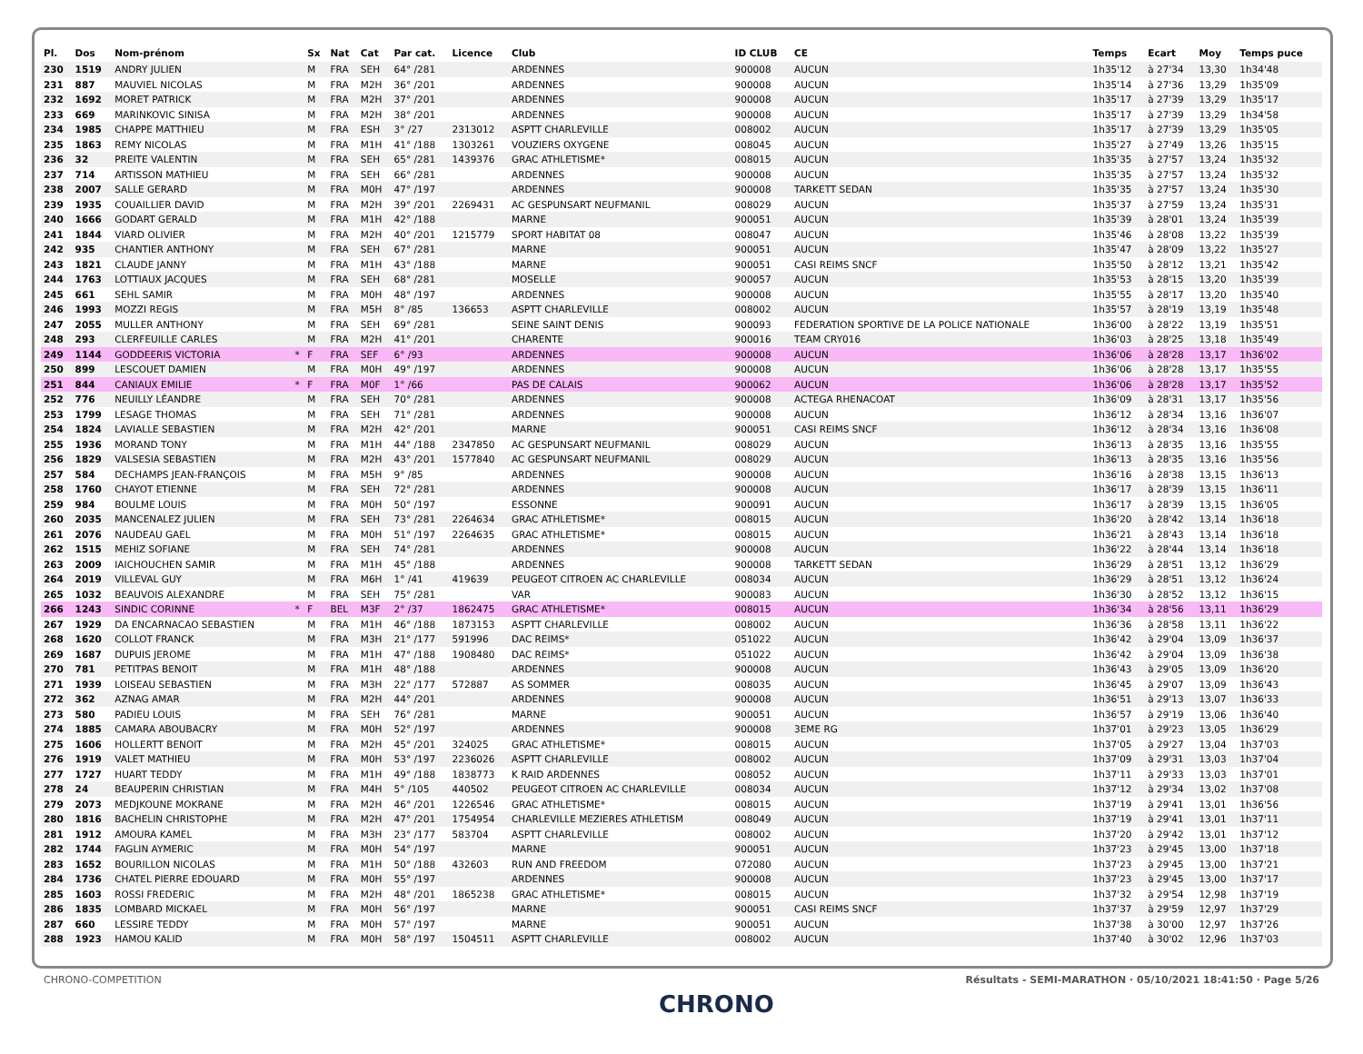| Pl. | Dos | Nom-prénom | | Sx | Nat | Cat | Par cat. | Licence | Club | ID CLUB | CE | Temps | Ecart | Moy | Temps puce |
| --- | --- | --- | --- | --- | --- | --- | --- | --- | --- | --- | --- | --- | --- | --- | --- |
| 230 | 1519 | ANDRY JULIEN | | M | FRA | SEH | 64° /281 | | ARDENNES | 900008 | AUCUN | 1h35'12 | à 27'34 | 13,30 | 1h34'48 |
| 231 | 887 | MAUVIEL NICOLAS | | M | FRA | M2H | 36° /201 | | ARDENNES | 900008 | AUCUN | 1h35'14 | à 27'36 | 13,29 | 1h35'09 |
| 232 | 1692 | MORET PATRICK | | M | FRA | M2H | 37° /201 | | ARDENNES | 900008 | AUCUN | 1h35'17 | à 27'39 | 13,29 | 1h35'17 |
| 233 | 669 | MARINKOVIC SINISA | | M | FRA | M2H | 38° /201 | | ARDENNES | 900008 | AUCUN | 1h35'17 | à 27'39 | 13,29 | 1h34'58 |
| 234 | 1985 | CHAPPE MATTHIEU | | M | FRA | ESH | 3° /27 | 2313012 | ASPTT CHARLEVILLE | 008002 | AUCUN | 1h35'17 | à 27'39 | 13,29 | 1h35'05 |
| 235 | 1863 | REMY NICOLAS | | M | FRA | M1H | 41° /188 | 1303261 | VOUZIERS OXYGENE | 008045 | AUCUN | 1h35'27 | à 27'49 | 13,26 | 1h35'15 |
| 236 | 32 | PREITE VALENTIN | | M | FRA | SEH | 65° /281 | 1439376 | GRAC ATHLETISME* | 008015 | AUCUN | 1h35'35 | à 27'57 | 13,24 | 1h35'32 |
| 237 | 714 | ARTISSON MATHIEU | | M | FRA | SEH | 66° /281 | | ARDENNES | 900008 | AUCUN | 1h35'35 | à 27'57 | 13,24 | 1h35'32 |
| 238 | 2007 | SALLE GERARD | | M | FRA | M0H | 47° /197 | | ARDENNES | 900008 | TARKETT SEDAN | 1h35'35 | à 27'57 | 13,24 | 1h35'30 |
| 239 | 1935 | COUAILLIER DAVID | | M | FRA | M2H | 39° /201 | 2269431 | AC GESPUNSART NEUFMANIL | 008029 | AUCUN | 1h35'37 | à 27'59 | 13,24 | 1h35'31 |
| 240 | 1666 | GODART GERALD | | M | FRA | M1H | 42° /188 | | MARNE | 900051 | AUCUN | 1h35'39 | à 28'01 | 13,24 | 1h35'39 |
| 241 | 1844 | VIARD OLIVIER | | M | FRA | M2H | 40° /201 | 1215779 | SPORT HABITAT 08 | 008047 | AUCUN | 1h35'46 | à 28'08 | 13,22 | 1h35'39 |
| 242 | 935 | CHANTIER ANTHONY | | M | FRA | SEH | 67° /281 | | MARNE | 900051 | AUCUN | 1h35'47 | à 28'09 | 13,22 | 1h35'27 |
| 243 | 1821 | CLAUDE JANNY | | M | FRA | M1H | 43° /188 | | MARNE | 900051 | CASI REIMS SNCF | 1h35'50 | à 28'12 | 13,21 | 1h35'42 |
| 244 | 1763 | LOTTIAUX JACQUES | | M | FRA | SEH | 68° /281 | | MOSELLE | 900057 | AUCUN | 1h35'53 | à 28'15 | 13,20 | 1h35'39 |
| 245 | 661 | SEHL SAMIR | | M | FRA | M0H | 48° /197 | | ARDENNES | 900008 | AUCUN | 1h35'55 | à 28'17 | 13,20 | 1h35'40 |
| 246 | 1993 | MOZZI REGIS | | M | FRA | M5H | 8° /85 | 136653 | ASPTT CHARLEVILLE | 008002 | AUCUN | 1h35'57 | à 28'19 | 13,19 | 1h35'48 |
| 247 | 2055 | MULLER ANTHONY | | M | FRA | SEH | 69° /281 | | SEINE SAINT DENIS | 900093 | FEDERATION SPORTIVE DE LA POLICE NATIONALE | 1h36'00 | à 28'22 | 13,19 | 1h35'51 |
| 248 | 293 | CLERFEUILLE CARLES | | M | FRA | M2H | 41° /201 | | CHARENTE | 900016 | TEAM CRY016 | 1h36'03 | à 28'25 | 13,18 | 1h35'49 |
| 249 | 1144 | GODDEERIS VICTORIA | * | F | FRA | SEF | 6° /93 | | ARDENNES | 900008 | AUCUN | 1h36'06 | à 28'28 | 13,17 | 1h36'02 |
| 250 | 899 | LESCOUET DAMIEN | | M | FRA | M0H | 49° /197 | | ARDENNES | 900008 | AUCUN | 1h36'06 | à 28'28 | 13,17 | 1h35'55 |
| 251 | 844 | CANIAUX EMILIE | * | F | FRA | M0F | 1° /66 | | PAS DE CALAIS | 900062 | AUCUN | 1h36'06 | à 28'28 | 13,17 | 1h35'52 |
| 252 | 776 | NEUILLY LÉANDRE | | M | FRA | SEH | 70° /281 | | ARDENNES | 900008 | ACTEGA RHENACOAT | 1h36'09 | à 28'31 | 13,17 | 1h35'56 |
| 253 | 1799 | LESAGE THOMAS | | M | FRA | SEH | 71° /281 | | ARDENNES | 900008 | AUCUN | 1h36'12 | à 28'34 | 13,16 | 1h36'07 |
| 254 | 1824 | LAVIALLE SEBASTIEN | | M | FRA | M2H | 42° /201 | | MARNE | 900051 | CASI REIMS SNCF | 1h36'12 | à 28'34 | 13,16 | 1h36'08 |
| 255 | 1936 | MORAND TONY | | M | FRA | M1H | 44° /188 | 2347850 | AC GESPUNSART NEUFMANIL | 008029 | AUCUN | 1h36'13 | à 28'35 | 13,16 | 1h35'55 |
| 256 | 1829 | VALSESIA SEBASTIEN | | M | FRA | M2H | 43° /201 | 1577840 | AC GESPUNSART NEUFMANIL | 008029 | AUCUN | 1h36'13 | à 28'35 | 13,16 | 1h35'56 |
| 257 | 584 | DECHAMPS JEAN-FRANÇOIS | | M | FRA | M5H | 9° /85 | | ARDENNES | 900008 | AUCUN | 1h36'16 | à 28'38 | 13,15 | 1h36'13 |
| 258 | 1760 | CHAYOT ETIENNE | | M | FRA | SEH | 72° /281 | | ARDENNES | 900008 | AUCUN | 1h36'17 | à 28'39 | 13,15 | 1h36'11 |
| 259 | 984 | BOULME LOUIS | | M | FRA | M0H | 50° /197 | | ESSONNE | 900091 | AUCUN | 1h36'17 | à 28'39 | 13,15 | 1h36'05 |
| 260 | 2035 | MANCENALEZ JULIEN | | M | FRA | SEH | 73° /281 | 2264634 | GRAC ATHLETISME* | 008015 | AUCUN | 1h36'20 | à 28'42 | 13,14 | 1h36'18 |
| 261 | 2076 | NAUDEAU GAEL | | M | FRA | M0H | 51° /197 | 2264635 | GRAC ATHLETISME* | 008015 | AUCUN | 1h36'21 | à 28'43 | 13,14 | 1h36'18 |
| 262 | 1515 | MEHIZ SOFIANE | | M | FRA | SEH | 74° /281 | | ARDENNES | 900008 | AUCUN | 1h36'22 | à 28'44 | 13,14 | 1h36'18 |
| 263 | 2009 | IAICHOUCHEN SAMIR | | M | FRA | M1H | 45° /188 | | ARDENNES | 900008 | TARKETT SEDAN | 1h36'29 | à 28'51 | 13,12 | 1h36'29 |
| 264 | 2019 | VILLEVAL GUY | | M | FRA | M6H | 1° /41 | 419639 | PEUGEOT CITROEN AC CHARLEVILLE | 008034 | AUCUN | 1h36'29 | à 28'51 | 13,12 | 1h36'24 |
| 265 | 1032 | BEAUVOIS ALEXANDRE | | M | FRA | SEH | 75° /281 | | VAR | 900083 | AUCUN | 1h36'30 | à 28'52 | 13,12 | 1h36'15 |
| 266 | 1243 | SINDIC CORINNE | * | F | BEL | M3F | 2° /37 | 1862475 | GRAC ATHLETISME* | 008015 | AUCUN | 1h36'34 | à 28'56 | 13,11 | 1h36'29 |
| 267 | 1929 | DA ENCARNACAO SEBASTIEN | | M | FRA | M1H | 46° /188 | 1873153 | ASPTT CHARLEVILLE | 008002 | AUCUN | 1h36'36 | à 28'58 | 13,11 | 1h36'22 |
| 268 | 1620 | COLLOT FRANCK | | M | FRA | M3H | 21° /177 | 591996 | DAC REIMS* | 051022 | AUCUN | 1h36'42 | à 29'04 | 13,09 | 1h36'37 |
| 269 | 1687 | DUPUIS JEROME | | M | FRA | M1H | 47° /188 | 1908480 | DAC REIMS* | 051022 | AUCUN | 1h36'42 | à 29'04 | 13,09 | 1h36'38 |
| 270 | 781 | PETITPAS BENOIT | | M | FRA | M1H | 48° /188 | | ARDENNES | 900008 | AUCUN | 1h36'43 | à 29'05 | 13,09 | 1h36'20 |
| 271 | 1939 | LOISEAU SEBASTIEN | | M | FRA | M3H | 22° /177 | 572887 | AS SOMMER | 008035 | AUCUN | 1h36'45 | à 29'07 | 13,09 | 1h36'43 |
| 272 | 362 | AZNAG AMAR | | M | FRA | M2H | 44° /201 | | ARDENNES | 900008 | AUCUN | 1h36'51 | à 29'13 | 13,07 | 1h36'33 |
| 273 | 580 | PADIEU LOUIS | | M | FRA | SEH | 76° /281 | | MARNE | 900051 | AUCUN | 1h36'57 | à 29'19 | 13,06 | 1h36'40 |
| 274 | 1885 | CAMARA ABOUBACRY | | M | FRA | M0H | 52° /197 | | ARDENNES | 900008 | 3EME RG | 1h37'01 | à 29'23 | 13,05 | 1h36'29 |
| 275 | 1606 | HOLLERTT BENOIT | | M | FRA | M2H | 45° /201 | 324025 | GRAC ATHLETISME* | 008015 | AUCUN | 1h37'05 | à 29'27 | 13,04 | 1h37'03 |
| 276 | 1919 | VALET MATHIEU | | M | FRA | M0H | 53° /197 | 2236026 | ASPTT CHARLEVILLE | 008002 | AUCUN | 1h37'09 | à 29'31 | 13,03 | 1h37'04 |
| 277 | 1727 | HUART TEDDY | | M | FRA | M1H | 49° /188 | 1838773 | K RAID ARDENNES | 008052 | AUCUN | 1h37'11 | à 29'33 | 13,03 | 1h37'01 |
| 278 | 24 | BEAUPERIN CHRISTIAN | | M | FRA | M4H | 5° /105 | 440502 | PEUGEOT CITROEN AC CHARLEVILLE | 008034 | AUCUN | 1h37'12 | à 29'34 | 13,02 | 1h37'08 |
| 279 | 2073 | MEDJKOUNE MOKRANE | | M | FRA | M2H | 46° /201 | 1226546 | GRAC ATHLETISME* | 008015 | AUCUN | 1h37'19 | à 29'41 | 13,01 | 1h36'56 |
| 280 | 1816 | BACHELIN CHRISTOPHE | | M | FRA | M2H | 47° /201 | 1754954 | CHARLEVILLE MEZIERES ATHLETISM | 008049 | AUCUN | 1h37'19 | à 29'41 | 13,01 | 1h37'11 |
| 281 | 1912 | AMOURA KAMEL | | M | FRA | M3H | 23° /177 | 583704 | ASPTT CHARLEVILLE | 008002 | AUCUN | 1h37'20 | à 29'42 | 13,01 | 1h37'12 |
| 282 | 1744 | FAGLIN AYMERIC | | M | FRA | M0H | 54° /197 | | MARNE | 900051 | AUCUN | 1h37'23 | à 29'45 | 13,00 | 1h37'18 |
| 283 | 1652 | BOURILLON NICOLAS | | M | FRA | M1H | 50° /188 | 432603 | RUN AND FREEDOM | 072080 | AUCUN | 1h37'23 | à 29'45 | 13,00 | 1h37'21 |
| 284 | 1736 | CHATEL PIERRE EDOUARD | | M | FRA | M0H | 55° /197 | | ARDENNES | 900008 | AUCUN | 1h37'23 | à 29'45 | 13,00 | 1h37'17 |
| 285 | 1603 | ROSSI FREDERIC | | M | FRA | M2H | 48° /201 | 1865238 | GRAC ATHLETISME* | 008015 | AUCUN | 1h37'32 | à 29'54 | 12,98 | 1h37'19 |
| 286 | 1835 | LOMBARD MICKAEL | | M | FRA | M0H | 56° /197 | | MARNE | 900051 | CASI REIMS SNCF | 1h37'37 | à 29'59 | 12,97 | 1h37'29 |
| 287 | 660 | LESSIRE TEDDY | | M | FRA | M0H | 57° /197 | | MARNE | 900051 | AUCUN | 1h37'38 | à 30'00 | 12,97 | 1h37'26 |
| 288 | 1923 | HAMOU KALID | | M | FRA | M0H | 58° /197 | 1504511 | ASPTT CHARLEVILLE | 008002 | AUCUN | 1h37'40 | à 30'02 | 12,96 | 1h37'03 |
CHRONO-COMPETITION Résultats - SEMI-MARATHON · 05/10/2021 18:41:50 · Page 5/26
CHRONO